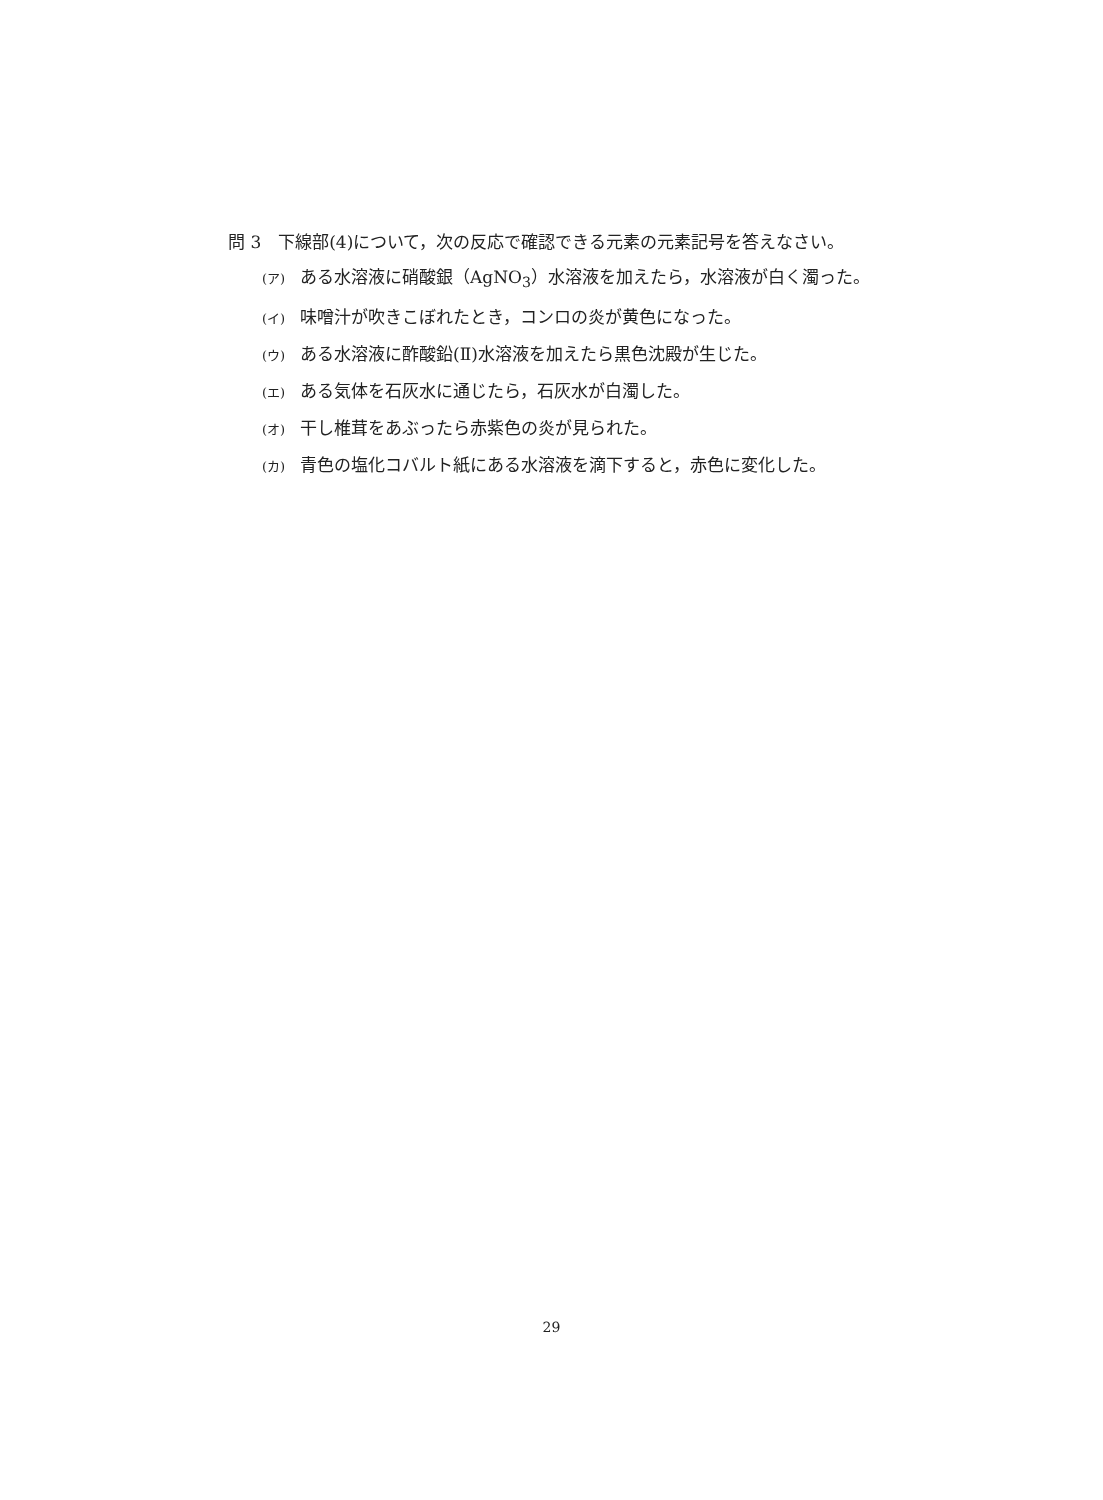問 3　下線部(4)について，次の反応で確認できる元素の元素記号を答えなさい。
(ア) ある水溶液に硝酸銀（AgNO<sub>3</sub>）水溶液を加えたら，水溶液が白く濁った。
(イ) 味噌汁が吹きこぼれたとき，コンロの炎が黄色になった。
(ウ) ある水溶液に酢酸鉛(Ⅱ)水溶液を加えたら黒色沈殿が生じた。
(エ) ある気体を石灰水に通じたら，石灰水が白濁した。
(オ) 干し椎茸をあぶったら赤紫色の炎が見られた。
(カ) 青色の塩化コバルト紙にある水溶液を滴下すると，赤色に変化した。
29